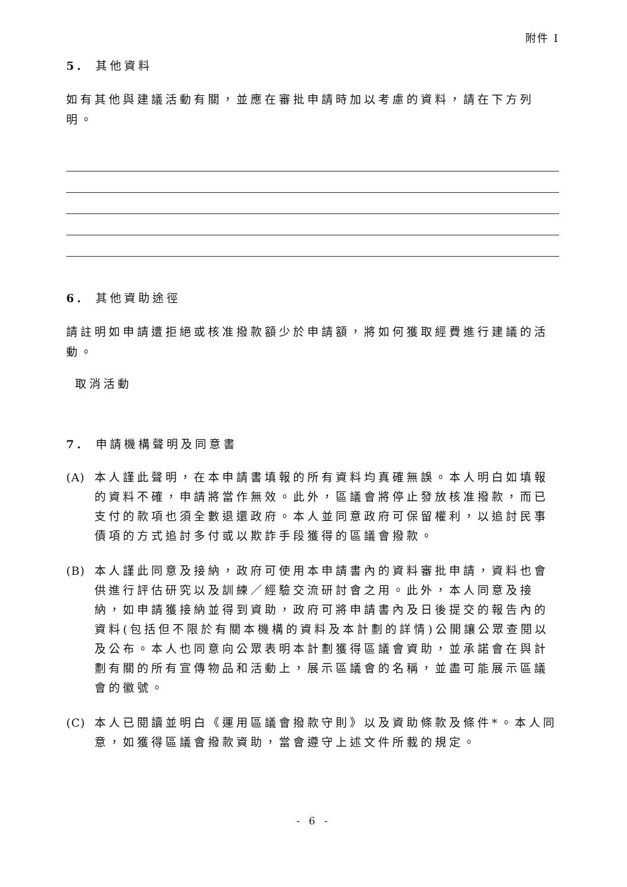附件 I
5. 其他資料
如有其他與建議活動有關，並應在審批申請時加以考慮的資料，請在下方列明。
6. 其他資助途徑
請註明如申請遭拒絕或核准撥款額少於申請額，將如何獲取經費進行建議的活動。
取消活動
7. 申請機構聲明及同意書
(A)
本人謹此聲明，在本申請書填報的所有資料均真確無誤。本人明白如填報的資料不確，申請將當作無效。此外，區議會將停止發放核准撥款，而已支付的款項也須全數退還政府。本人並同意政府可保留權利，以追討民事債項的方式追討多付或以欺詐手段獲得的區議會撥款。
(B)
本人謹此同意及接納，政府可使用本申請書內的資料審批申請，資料也會供進行評估研究以及訓練／經驗交流研討會之用。此外，本人同意及接納，如申請獲接納並得到資助，政府可將申請書內及日後提交的報告內的資料(包括但不限於有關本機構的資料及本計劃的詳情)公開讓公眾查閱以及公布。本人也同意向公眾表明本計劃獲得區議會資助，並承諾會在與計劃有關的所有宣傳物品和活動上，展示區議會的名稱，並盡可能展示區議會的徽號。
(C)
本人已閱讀並明白《運用區議會撥款守則》以及資助條款及條件*。本人同意，如獲得區議會撥款資助，當會遵守上述文件所載的規定。
- 6 -